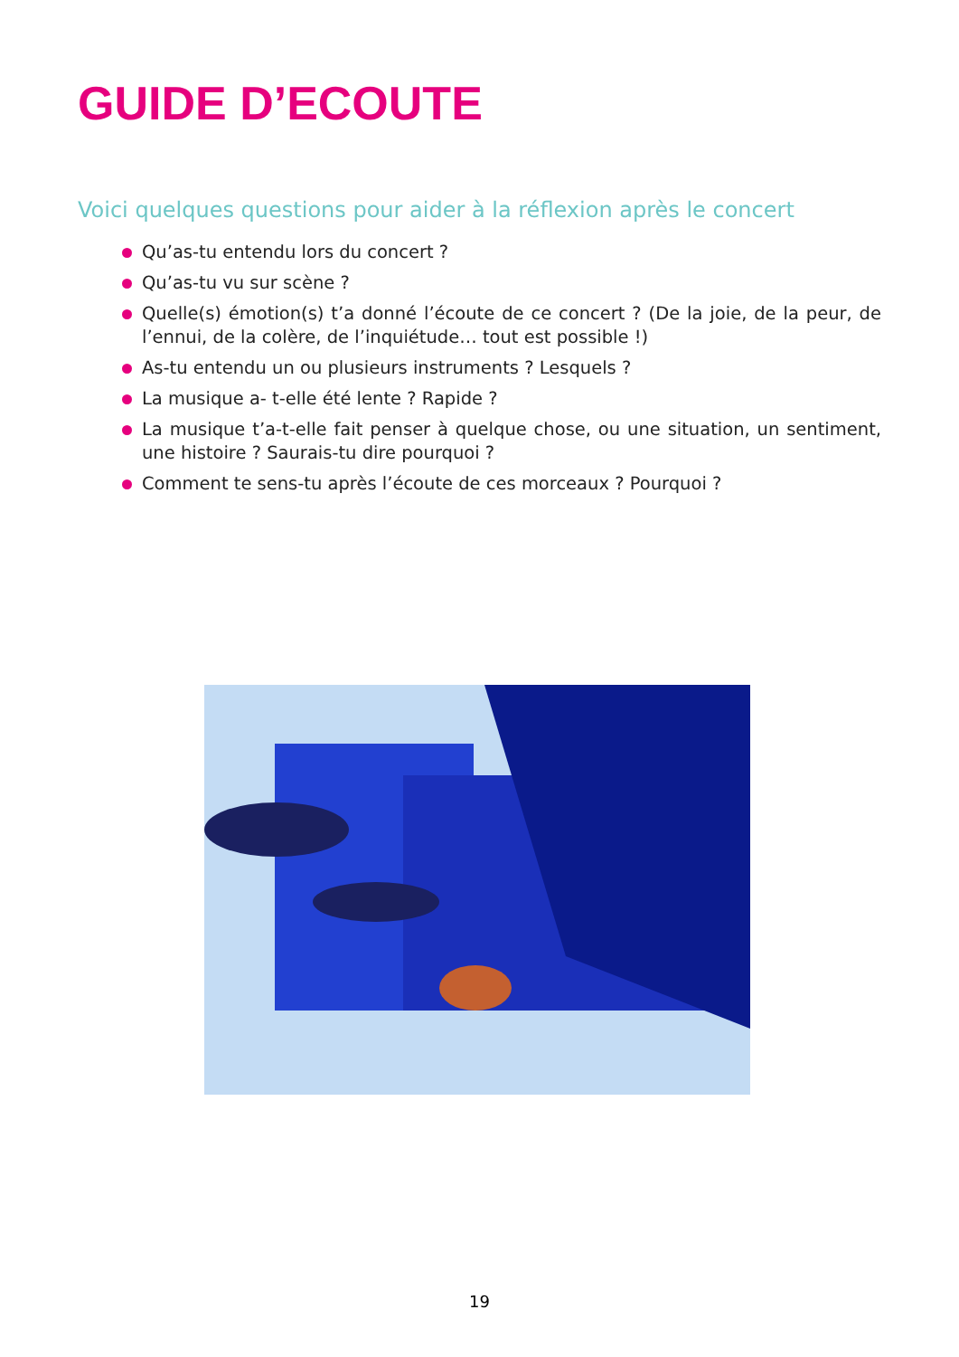GUIDE D’ECOUTE
Voici quelques questions pour aider à la réflexion après le concert
Qu’as-tu entendu lors du concert ?
Qu’as-tu vu sur scène ?
Quelle(s) émotion(s) t’a donné l’écoute de ce concert ? (De la joie, de la peur, de l’ennui, de la colère, de l’inquiétude… tout est possible !)
As-tu entendu un ou plusieurs instruments ? Lesquels ?
La musique a- t-elle été lente ? Rapide ?
La musique t’a-t-elle fait penser à quelque chose, ou une situation, un sentiment, une histoire ? Saurais-tu dire pourquoi ?
Comment te sens-tu après l’écoute de ces morceaux ? Pourquoi ?
19